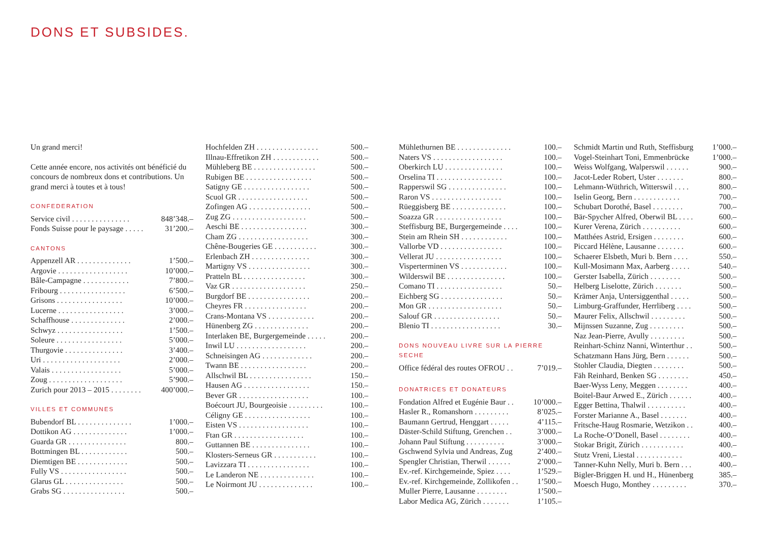DONS ET SUBSIDES.
Un grand merci!
Cette année encore, nos activités ont bénéficié du concours de nombreux dons et contribu­tions. Un grand merci à toutes et à tous!
CONFEDERATION
| Service civil . . . . . . . . . . . . . . . | 848’348.– |
| Fonds Suisse pour le paysage . . . . . | 31’200.– |
CANTONS
| Appenzell AR . . . . . . . . . . . . . . | 1’500.– |
| Argovie . . . . . . . . . . . . . . . . . . | 10’000.– |
| Bâle-Campagne . . . . . . . . . . . . | 7’800.– |
| Fribourg . . . . . . . . . . . . . . . . . | 6’500.– |
| Grisons . . . . . . . . . . . . . . . . . | 10’000.– |
| Lucerne . . . . . . . . . . . . . . . . . | 3’000.– |
| Schaffhouse . . . . . . . . . . . . . . | 2’000.– |
| Schwyz . . . . . . . . . . . . . . . . . | 1’500.– |
| Soleure . . . . . . . . . . . . . . . . . | 5’000.– |
| Thurgovie . . . . . . . . . . . . . . . | 3’400.– |
| Uri . . . . . . . . . . . . . . . . . . . . | 2’000.– |
| Valais . . . . . . . . . . . . . . . . . . | 5’000.– |
| Zoug . . . . . . . . . . . . . . . . . . . | 5’900.– |
| Zurich pour 2013 – 2015 . . . . . . . . | 400’000.– |
VILLES ET COMMUNES
| Bubendorf BL . . . . . . . . . . . . . . | 1’000.– |
| Dottikon AG . . . . . . . . . . . . . . | 1’000.– |
| Guarda GR . . . . . . . . . . . . . . . | 800.– |
| Bottmingen BL . . . . . . . . . . . . | 500.– |
| Diemtigen BE . . . . . . . . . . . . . | 500.– |
| Fully VS . . . . . . . . . . . . . . . . . | 500.– |
| Glarus GL . . . . . . . . . . . . . . . | 500.– |
| Grabs SG . . . . . . . . . . . . . . . . | 500.– |
| Hochfelden ZH . . . . . . . . . . . . . . . . | 500.– |
| Illnau-Effretikon ZH . . . . . . . . . . . . | 500.– |
| Mühleberg BE . . . . . . . . . . . . . . . . | 500.– |
| Rubigen BE . . . . . . . . . . . . . . . . . | 500.– |
| Satigny GE . . . . . . . . . . . . . . . . . | 500.– |
| Scuol GR . . . . . . . . . . . . . . . . . . | 500.– |
| Zofingen AG . . . . . . . . . . . . . . . . | 500.– |
| Zug ZG . . . . . . . . . . . . . . . . . . . | 500.– |
| Aeschi BE . . . . . . . . . . . . . . . . . | 300.– |
| Cham ZG . . . . . . . . . . . . . . . . . . | 300.– |
| Chêne-Bougeries GE . . . . . . . . . . . | 300.– |
| Erlenbach ZH . . . . . . . . . . . . . . . | 300.– |
| Martigny VS . . . . . . . . . . . . . . . . | 300.– |
| Pratteln BL . . . . . . . . . . . . . . . . | 300.– |
| Vaz GR . . . . . . . . . . . . . . . . . . . | 250.– |
| Burgdorf BE . . . . . . . . . . . . . . . . | 200.– |
| Cheyres FR . . . . . . . . . . . . . . . . | 200.– |
| Crans-Montana VS . . . . . . . . . . . . | 200.– |
| Hünenberg ZG . . . . . . . . . . . . . . | 200.– |
| Interlaken BE, Burgergemeinde . . . . . | 200.– |
| Inwil LU . . . . . . . . . . . . . . . . . . | 200.– |
| Schneisingen AG . . . . . . . . . . . . . | 200.– |
| Twann BE . . . . . . . . . . . . . . . . . | 200.– |
| Allschwil BL . . . . . . . . . . . . . . . . | 150.– |
| Hausen AG . . . . . . . . . . . . . . . . . | 150.– |
| Bever GR . . . . . . . . . . . . . . . . . . | 100.– |
| Boécourt JU, Bourgeoisie . . . . . . . . . | 100.– |
| Céligny GE . . . . . . . . . . . . . . . . . | 100.– |
| Eisten VS . . . . . . . . . . . . . . . . . . | 100.– |
| Ftan GR . . . . . . . . . . . . . . . . . . | 100.– |
| Guttannen BE . . . . . . . . . . . . . . . | 100.– |
| Klosters-Serneus GR . . . . . . . . . . . | 100.– |
| Lavizzara TI . . . . . . . . . . . . . . . . | 100.– |
| Le Landeron NE . . . . . . . . . . . . . . | 100.– |
| Le Noirmont JU . . . . . . . . . . . . . . | 100.– |
| Mühlethurnen BE . . . . . . . . . . . . . . | 100.– |
| Naters VS . . . . . . . . . . . . . . . . . . | 100.– |
| Oberkirch LU . . . . . . . . . . . . . . . | 100.– |
| Orselina TI . . . . . . . . . . . . . . . . . | 100.– |
| Rapperswil SG . . . . . . . . . . . . . . . | 100.– |
| Raron VS . . . . . . . . . . . . . . . . . . | 100.– |
| Rüeggisberg BE . . . . . . . . . . . . . . | 100.– |
| Soazza GR . . . . . . . . . . . . . . . . . | 100.– |
| Steffisburg BE, Burgergemeinde . . . . | 100.– |
| Stein am Rhein SH . . . . . . . . . . . . | 100.– |
| Vallorbe VD . . . . . . . . . . . . . . . . | 100.– |
| Vellerat JU . . . . . . . . . . . . . . . . . | 100.– |
| Visperterminen VS . . . . . . . . . . . . | 100.– |
| Wilderswil BE . . . . . . . . . . . . . . . | 100.– |
| Comano TI . . . . . . . . . . . . . . . . . | 50.– |
| Eichberg SG . . . . . . . . . . . . . . . . | 50.– |
| Mon GR . . . . . . . . . . . . . . . . . . . | 50.– |
| Salouf GR . . . . . . . . . . . . . . . . . | 50.– |
| Blenio TI . . . . . . . . . . . . . . . . . . | 30.– |
DONS NOUVEAU LIVRE SUR LA PIERRE SECHE
| Office fédéral des routes OFROU . . | 7’019.– |
DONATRICES ET DONATEURS
| Fondation Alfred et Eugénie Baur . . | 10’000.– |
| Hasler R., Romanshorn . . . . . . . . . | 8’025.– |
| Baumann Gertrud, Henggart . . . . . | 4’115.– |
| Däster-Schild Stiftung, Grenchen . . | 3’000.– |
| Johann Paul Stiftung . . . . . . . . . . | 3’000.– |
| Gschwend Sylvia und Andreas, Zug | 2’400.– |
| Spengler Christian, Therwil . . . . . . | 2’000.– |
| Ev.-ref. Kirchgemeinde, Spiez . . . . | 1’529.– |
| Ev.-ref. Kirchgemeinde, Zollikofen . . | 1’500.– |
| Muller Pierre, Lausanne . . . . . . . . | 1’500.– |
| Labor Medica AG, Zürich . . . . . . . | 1’105.– |
| Schmidt Martin und Ruth, Steffisburg | 1’000.– |
| Vogel-Steinhart Toni, Emmenbrücke | 1’000.– |
| Weiss Wolfgang, Walperswil . . . . . . | 900.– |
| Jacot-Leder Robert, Uster . . . . . . . | 800.– |
| Lehmann-Wüthrich, Witterswil . . . . | 800.– |
| Iselin Georg, Bern . . . . . . . . . . . . | 700.– |
| Schubart Dorothé, Basel . . . . . . . . | 700.– |
| Bär-Spycher Alfred, Oberwil BL . . . . | 600.– |
| Kurer Verena, Zürich . . . . . . . . . . | 600.– |
| Matthées Astrid, Ersigen . . . . . . . . | 600.– |
| Piccard Hélène, Lausanne . . . . . . . | 600.– |
| Schaerer Elsbeth, Muri b. Bern . . . . | 550.– |
| Kull-Mosimann Max, Aarberg . . . . . | 540.– |
| Gerster Isabella, Zürich . . . . . . . . | 500.– |
| Helberg Liselotte, Zürich . . . . . . . | 500.– |
| Krämer Anja, Untersiggenthal . . . . . | 500.– |
| Limburg-Graffunder, Herrliberg . . . . | 500.– |
| Maurer Felix, Allschwil . . . . . . . . . | 500.– |
| Mijnssen Suzanne, Zug . . . . . . . . . | 500.– |
| Naz Jean-Pierre, Avully . . . . . . . . . | 500.– |
| Reinhart-Schinz Nanni, Winterthur . . | 500.– |
| Schatzmann Hans Jürg, Bern . . . . . . | 500.– |
| Stohler Claudia, Diegten . . . . . . . . | 500.– |
| Fäh Reinhard, Benken SG . . . . . . . . | 450.– |
| Baer-Wyss Leny, Meggen . . . . . . . . | 400.– |
| Boitel-Baur Arwed E., Zürich . . . . . . | 400.– |
| Egger Bettina, Thalwil . . . . . . . . . . | 400.– |
| Forster Marianne A., Basel . . . . . . . | 400.– |
| Fritsche-Haug Rosmarie, Wetzikon . . | 400.– |
| La Roche-O’Donell, Basel . . . . . . . . | 400.– |
| Stokar Brigit, Zürich . . . . . . . . . . . | 400.– |
| Stutz Vreni, Liestal . . . . . . . . . . . . | 400.– |
| Tanner-Kuhn Nelly, Muri b. Bern . . . | 400.– |
| Bigler-Briggen H. und H., Hünenberg | 385.– |
| Moesch Hugo, Monthey . . . . . . . . . | 370.– |